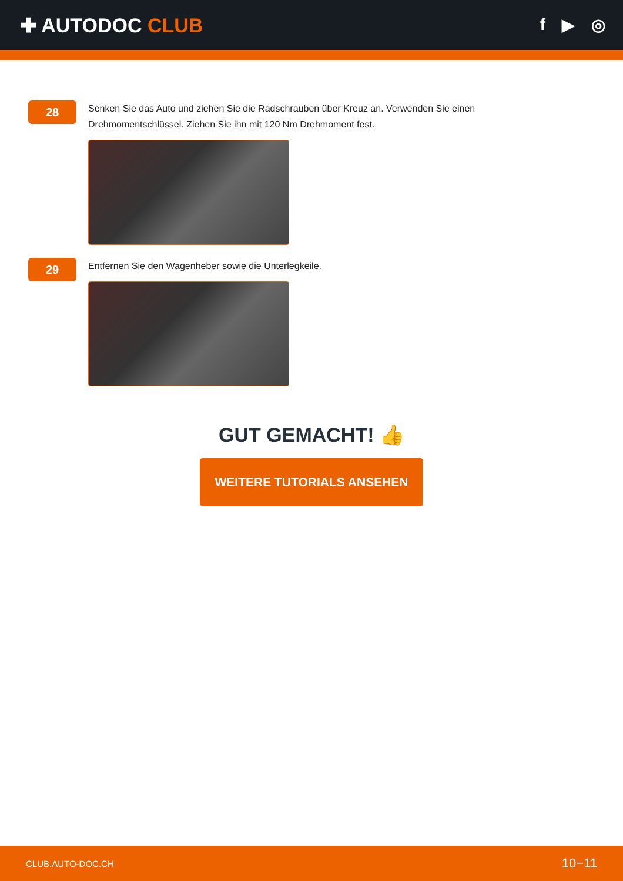✚ AUTODOC CLUB
f ▶ ◎
28
Senken Sie das Auto und ziehen Sie die Radschrauben über Kreuz an. Verwenden Sie einen
Drehmomentschlüssel. Ziehen Sie ihn mit 120 Nm Drehmoment fest.
29
Entfernen Sie den Wagenheber sowie die Unterlegkeile.
GUT GEMACHT! 👍
WEITERE TUTORIALS ANSEHEN
CLUB.AUTO-DOC.CH 10−11